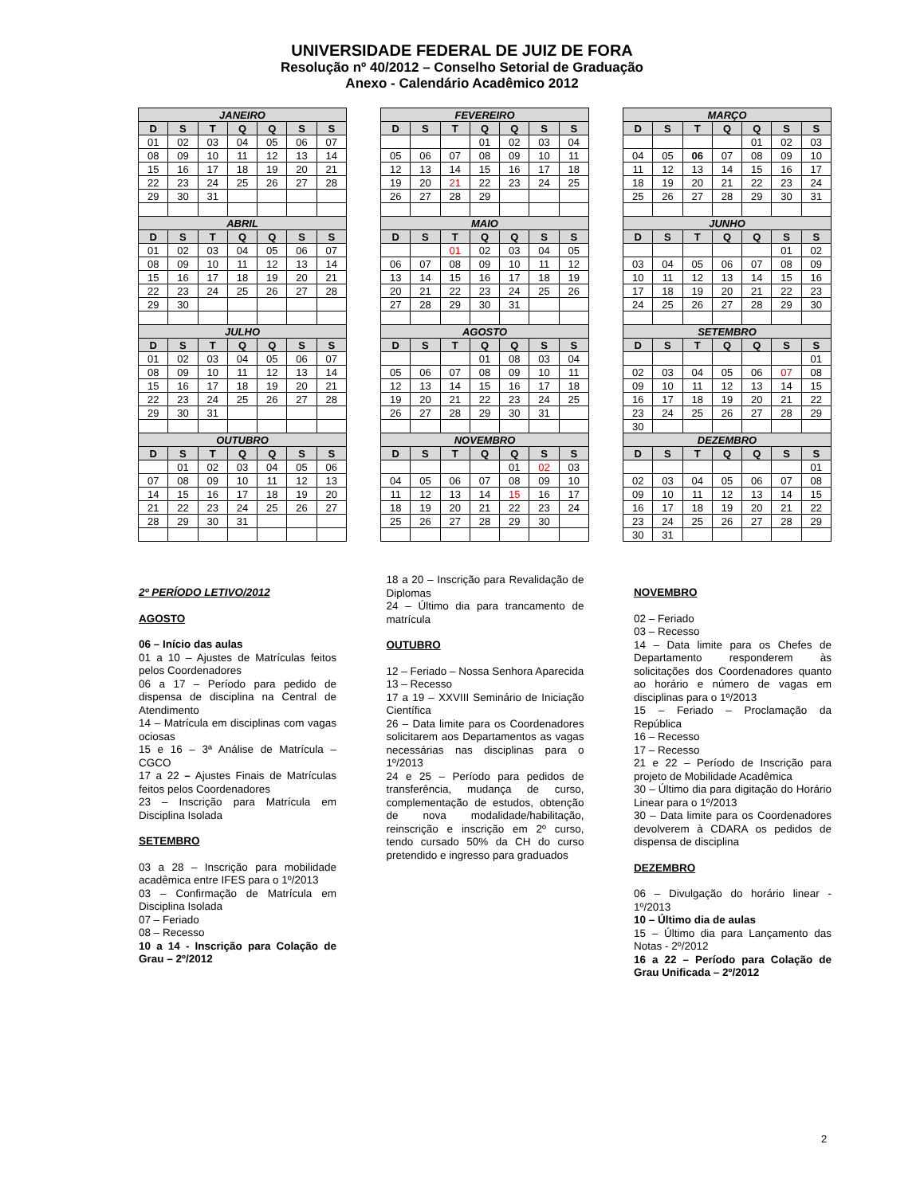UNIVERSIDADE FEDERAL DE JUIZ DE FORA
Resolução nº 40/2012 – Conselho Setorial de Graduação
Anexo - Calendário Acadêmico 2012
| JANEIRO | | | | | | |
| --- | --- | --- | --- | --- | --- | --- |
| D | S | T | Q | Q | S | S |
| 01 | 02 | 03 | 04 | 05 | 06 | 07 |
| 08 | 09 | 10 | 11 | 12 | 13 | 14 |
| 15 | 16 | 17 | 18 | 19 | 20 | 21 |
| 22 | 23 | 24 | 25 | 26 | 27 | 28 |
| 29 | 30 | 31 | | | | |
| ABRIL | | | | | | |
| D | S | T | Q | Q | S | S |
| 01 | 02 | 03 | 04 | 05 | 06 | 07 |
| 08 | 09 | 10 | 11 | 12 | 13 | 14 |
| 15 | 16 | 17 | 18 | 19 | 20 | 21 |
| 22 | 23 | 24 | 25 | 26 | 27 | 28 |
| 29 | 30 | | | | | |
| JULHO | | | | | | |
| D | S | T | Q | Q | S | S |
| 01 | 02 | 03 | 04 | 05 | 06 | 07 |
| 08 | 09 | 10 | 11 | 12 | 13 | 14 |
| 15 | 16 | 17 | 18 | 19 | 20 | 21 |
| 22 | 23 | 24 | 25 | 26 | 27 | 28 |
| 29 | 30 | 31 | | | | |
| OUTUBRO | | | | | | |
| D | S | T | Q | Q | S | S |
| | 01 | 02 | 03 | 04 | 05 | 06 |
| 07 | 08 | 09 | 10 | 11 | 12 | 13 |
| 14 | 15 | 16 | 17 | 18 | 19 | 20 |
| 21 | 22 | 23 | 24 | 25 | 26 | 27 |
| 28 | 29 | 30 | 31 | | | |
| FEVEREIRO | | | | | | |
| --- | --- | --- | --- | --- | --- | --- |
| D | S | T | Q | Q | S | S |
| | | | 01 | 02 | 03 | 04 |
| 05 | 06 | 07 | 08 | 09 | 10 | 11 |
| 12 | 13 | 14 | 15 | 16 | 17 | 18 |
| 19 | 20 | 21 | 22 | 23 | 24 | 25 |
| 26 | 27 | 28 | 29 | | | |
| MAIO | | | | | | |
| D | S | T | Q | Q | S | S |
| | | 01 | 02 | 03 | 04 | 05 |
| 06 | 07 | 08 | 09 | 10 | 11 | 12 |
| 13 | 14 | 15 | 16 | 17 | 18 | 19 |
| 20 | 21 | 22 | 23 | 24 | 25 | 26 |
| 27 | 28 | 29 | 30 | 31 | | |
| AGOSTO | | | | | | |
| D | S | T | Q | Q | S | S |
| | | | 01 | 08 | 03 | 04 |
| 05 | 06 | 07 | 08 | 09 | 10 | 11 |
| 12 | 13 | 14 | 15 | 16 | 17 | 18 |
| 19 | 20 | 21 | 22 | 23 | 24 | 25 |
| 26 | 27 | 28 | 29 | 30 | 31 | |
| NOVEMBRO | | | | | | |
| D | S | T | Q | Q | S | S |
| | | | | 01 | 02 | 03 |
| 04 | 05 | 06 | 07 | 08 | 09 | 10 |
| 11 | 12 | 13 | 14 | 15 | 16 | 17 |
| 18 | 19 | 20 | 21 | 22 | 23 | 24 |
| 25 | 26 | 27 | 28 | 29 | 30 | |
| MARÇO | | | | | | |
| --- | --- | --- | --- | --- | --- | --- |
| D | S | T | Q | Q | S | S |
| | | | | 01 | 02 | 03 |
| 04 | 05 | 06 | 07 | 08 | 09 | 10 |
| 11 | 12 | 13 | 14 | 15 | 16 | 17 |
| 18 | 19 | 20 | 21 | 22 | 23 | 24 |
| 25 | 26 | 27 | 28 | 29 | 30 | 31 |
| JUNHO | | | | | | |
| D | S | T | Q | Q | S | S |
| | | | | | 01 | 02 |
| 03 | 04 | 05 | 06 | 07 | 08 | 09 |
| 10 | 11 | 12 | 13 | 14 | 15 | 16 |
| 17 | 18 | 19 | 20 | 21 | 22 | 23 |
| 24 | 25 | 26 | 27 | 28 | 29 | 30 |
| SETEMBRO | | | | | | |
| D | S | T | Q | Q | S | S |
| | | | | | | 01 |
| 02 | 03 | 04 | 05 | 06 | 07 | 08 |
| 09 | 10 | 11 | 12 | 13 | 14 | 15 |
| 16 | 17 | 18 | 19 | 20 | 21 | 22 |
| 23 | 24 | 25 | 26 | 27 | 28 | 29 |
| 30 | | | | | | |
| DEZEMBRO | | | | | | |
| D | S | T | Q | Q | S | S |
| | | | | | | 01 |
| 02 | 03 | 04 | 05 | 06 | 07 | 08 |
| 09 | 10 | 11 | 12 | 13 | 14 | 15 |
| 16 | 17 | 18 | 19 | 20 | 21 | 22 |
| 23 | 24 | 25 | 26 | 27 | 28 | 29 |
| 30 | 31 | | | | | |
2º PERÍODO LETIVO/2012
AGOSTO
06 – Início das aulas
01 a 10 – Ajustes de Matrículas feitos pelos Coordenadores
06 a 17 – Período para pedido de dispensa de disciplina na Central de Atendimento
14 – Matrícula em disciplinas com vagas ociosas
15 e 16 – 3ª Análise de Matrícula – CGCO
17 a 22 – Ajustes Finais de Matrículas feitos pelos Coordenadores
23 – Inscrição para Matrícula em Disciplina Isolada
SETEMBRO
03 a 28 – Inscrição para mobilidade acadêmica entre IFES para o 1º/2013
03 – Confirmação de Matrícula em Disciplina Isolada
07 – Feriado
08 – Recesso
10 a 14 - Inscrição para Colação de Grau – 2º/2012
18 a 20 – Inscrição para Revalidação de Diplomas
24 – Último dia para trancamento de matrícula
OUTUBRO
12 – Feriado – Nossa Senhora Aparecida
13 – Recesso
17 a 19 – XXVIII Seminário de Iniciação Científica
26 – Data limite para os Coordenadores solicitarem aos Departamentos as vagas necessárias nas disciplinas para o 1º/2013
24 e 25 – Período para pedidos de transferência, mudança de curso, complementação de estudos, obtenção de nova modalidade/habilitação, reinscrição e inscrição em 2º curso, tendo cursado 50% da CH do curso pretendido e ingresso para graduados
NOVEMBRO
02 – Feriado
03 – Recesso
14 – Data limite para os Chefes de Departamento responderem às solicitações dos Coordenadores quanto ao horário e número de vagas em disciplinas para o 1º/2013
15 – Feriado – Proclamação da República
16 – Recesso
17 – Recesso
21 e 22 – Período de Inscrição para projeto de Mobilidade Acadêmica
30 – Último dia para digitação do Horário Linear para o 1º/2013
30 – Data limite para os Coordenadores devolverem à CDARA os pedidos de dispensa de disciplina
DEZEMBRO
06 – Divulgação do horário linear - 1º/2013
10 – Último dia de aulas
15 – Último dia para Lançamento das Notas - 2º/2012
16 a 22 – Período para Colação de Grau Unificada – 2º/2012
2